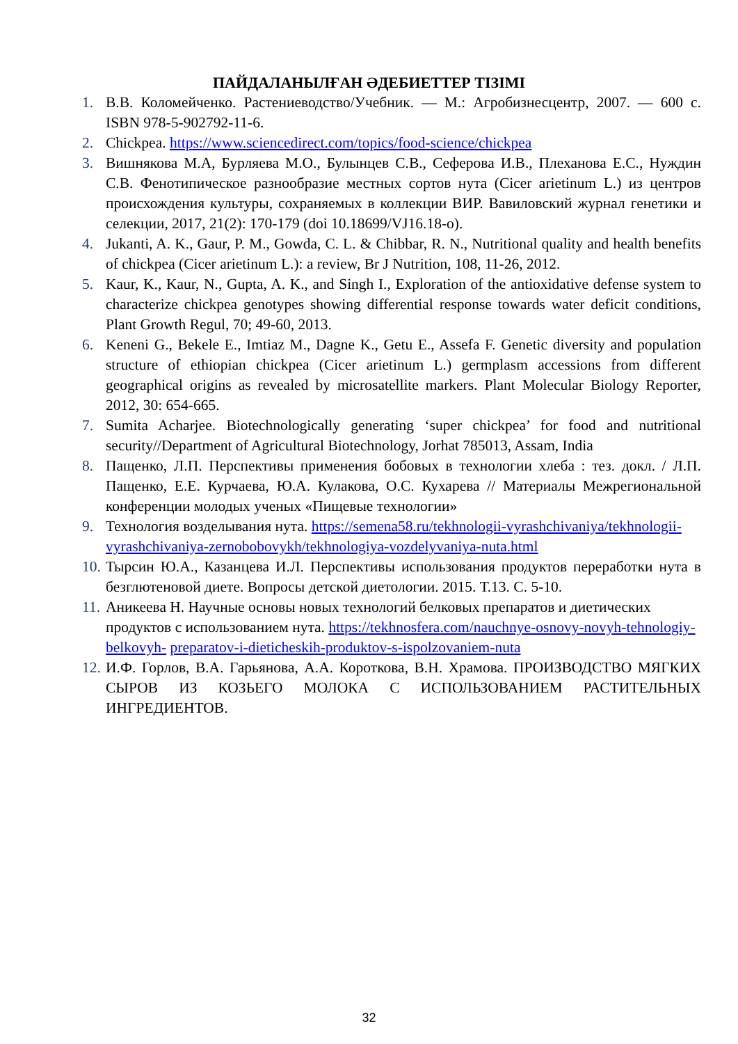ПАЙДАЛАНЫЛҒАН ӘДЕБИЕТТЕР ТІЗІМІ
1. В.В. Коломейченко. Растениеводство/Учебник. — М.: Агробизнесцентр, 2007. — 600 с. ISBN 978-5-902792-11-6.
2. Chickpea. https://www.sciencedirect.com/topics/food-science/chickpea
3. Вишнякова М.А, Бурляева М.О., Булынцев С.В., Сеферова И.В., Плеханова Е.С., Нуждин С.В. Фенотипическое разнообразие местных сортов нута (Cicer arietinum L.) из центров происхождения культуры, сохраняемых в коллекции ВИР. Вавиловский журнал генетики и селекции, 2017, 21(2): 170-179 (doi 10.18699/VJ16.18-o).
4. Jukanti, A. K., Gaur, P. M., Gowda, C. L. & Chibbar, R. N., Nutritional quality and health benefits of chickpea (Cicer arietinum L.): a review, Br J Nutrition, 108, 11-26, 2012.
5. Kaur, K., Kaur, N., Gupta, A. K., and Singh I., Exploration of the antioxidative defense system to characterize chickpea genotypes showing differential response towards water deficit conditions, Plant Growth Regul, 70; 49-60, 2013.
6. Keneni G., Bekele E., Imtiaz M., Dagne K., Getu E., Assefa F. Genetic diversity and population structure of ethiopian chickpea (Cicer arietinum L.) germplasm accessions from different geographical origins as revealed by microsatellite markers. Plant Molecular Biology Reporter, 2012, 30: 654-665.
7. Sumita Acharjee. Biotechnologically generating ‘super chickpea’ for food and nutritional security//Department of Agricultural Biotechnology, Jorhat 785013, Assam, India
8. Пащенко, Л.П. Перспективы применения бобовых в технологии хлеба : тез. докл. / Л.П. Пащенко, Е.Е. Курчаева, Ю.А. Кулакова, О.С. Кухарева // Материалы Межрегиональной конференции молодых ученых «Пищевые технологии»
9. Технология возделывания нута. https://semena58.ru/tekhnologii-vyrashchivaniya/tekhnologii-vyrashchivaniya-zernobobovykh/tekhnologiya-vozdelyvaniya-nuta.html
10. Тырсин Ю.А., Казанцева И.Л. Перспективы использования продуктов переработки нута в безглютеновой диете. Вопросы детской диетологии. 2015. Т.13. С. 5-10.
11. Аникеева Н. Научные основы новых технологий белковых препаратов и диетических продуктов с использованием нута. https://tekhnosfera.com/nauchnye-osnovy-novyh-tehnologiy-belkovyh- preparatov-i-dieticheskih-produktov-s-ispolzovaniem-nuta
12. И.Ф. Горлов, В.А. Гарьянова, А.А. Короткова, В.Н. Храмова. ПРОИЗВОДСТВО МЯГКИХ СЫРОВ ИЗ КОЗЬЕГО МОЛОКА С ИСПОЛЬЗОВАНИЕМ РАСТИТЕЛЬНЫХ ИНГРЕДИЕНТОВ.
32